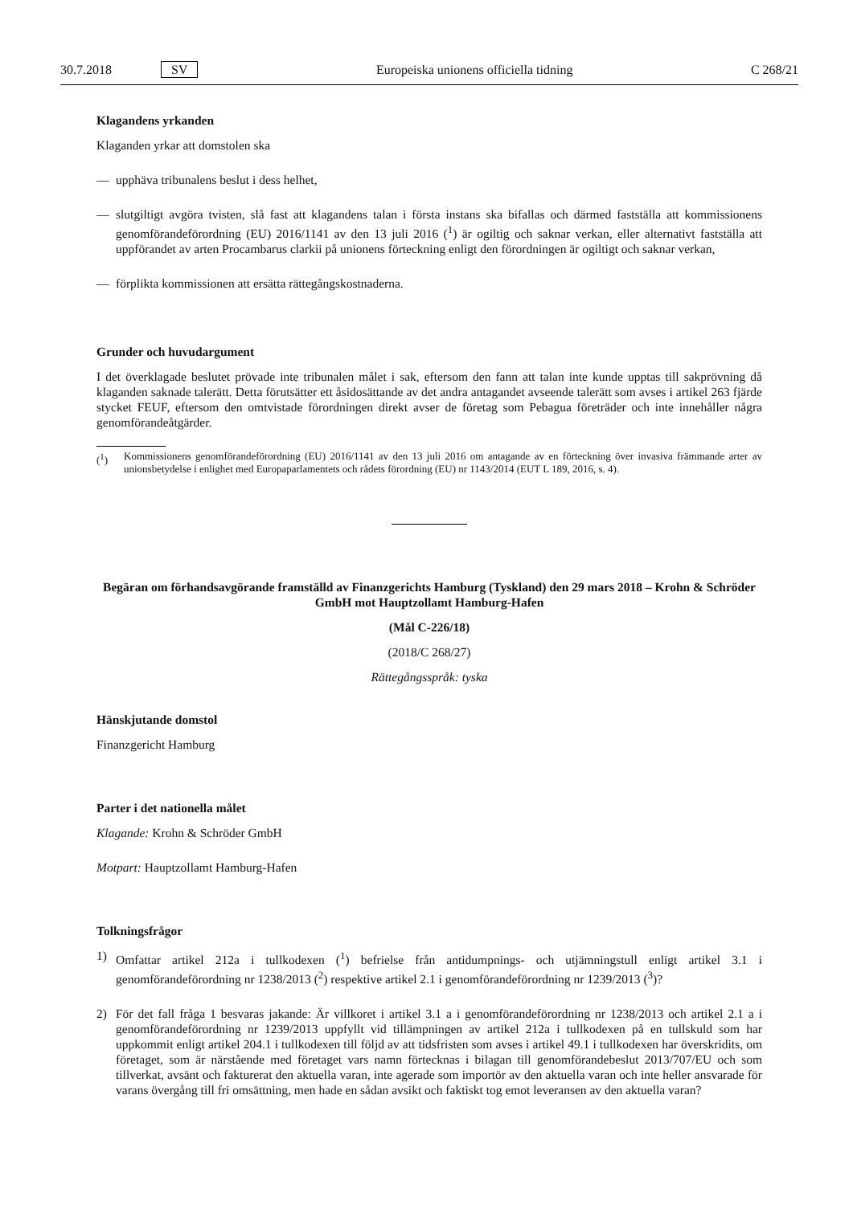30.7.2018 SV Europeiska unionens officiella tidning C 268/21
Klagandens yrkanden
Klaganden yrkar att domstolen ska
— upphäva tribunalens beslut i dess helhet,
— slutgiltigt avgöra tvisten, slå fast att klagandens talan i första instans ska bifallas och därmed fastställa att kommissionens genomförandeförordning (EU) 2016/1141 av den 13 juli 2016 (<sup>1</sup>) är ogiltig och saknar verkan, eller alternativt fastställa att uppförandet av arten Procambarus clarkii på unionens förteckning enligt den förordningen är ogiltigt och saknar verkan,
— förplikta kommissionen att ersätta rättegångskostnaderna.
Grunder och huvudargument
I det överklagade beslutet prövade inte tribunalen målet i sak, eftersom den fann att talan inte kunde upptas till sakprövning då klaganden saknade talerätt. Detta förutsätter ett åsidosättande av det andra antagandet avseende talerätt som avses i artikel 263 fjärde stycket FEUF, eftersom den omtvistade förordningen direkt avser de företag som Pebagua företräder och inte innehåller några genomförandeåtgärder.
(<sup>1</sup>) Kommissionens genomförandeförordning (EU) 2016/1141 av den 13 juli 2016 om antagande av en förteckning över invasiva främmande arter av unionsbetydelse i enlighet med Europaparlamentets och rådets förordning (EU) nr 1143/2014 (EUT L 189, 2016, s. 4).
Begäran om förhandsavgörande framställd av Finanzgerichts Hamburg (Tyskland) den 29 mars 2018 – Krohn & Schröder GmbH mot Hauptzollamt Hamburg-Hafen
(Mål C-226/18)
(2018/C 268/27)
Rättegångsspråk: tyska
Hänskjutande domstol
Finanzgericht Hamburg
Parter i det nationella målet
Klagande: Krohn & Schröder GmbH
Motpart: Hauptzollamt Hamburg-Hafen
Tolkningsfrågor
1) Omfattar artikel 212a i tullkodexen (<sup>1</sup>) befrielse från antidumpnings- och utjämningstull enligt artikel 3.1 i genomförandeförordning nr 1238/2013 (<sup>2</sup>) respektive artikel 2.1 i genomförandeförordning nr 1239/2013 (<sup>3</sup>)?
2) För det fall fråga 1 besvaras jakande: Är villkoret i artikel 3.1 a i genomförandeförordning nr 1238/2013 och artikel 2.1 a i genomförandeförordning nr 1239/2013 uppfyllt vid tillämpningen av artikel 212a i tullkodexen på en tullskuld som har uppkommit enligt artikel 204.1 i tullkodexen till följd av att tidsfristen som avses i artikel 49.1 i tullkodexen har överskridits, om företaget, som är närstående med företaget vars namn förtecknas i bilagan till genomförandebeslut 2013/707/EU och som tillverkat, avsänt och fakturerat den aktuella varan, inte agerade som importör av den aktuella varan och inte heller ansvarade för varans övergång till fri omsättning, men hade en sådan avsikt och faktiskt tog emot leveransen av den aktuella varan?